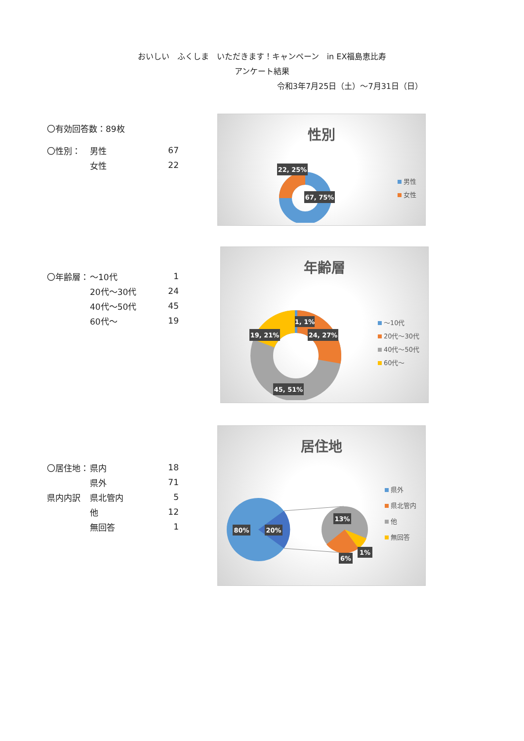おいしい　ふくしま　いただきます！キャンペーン　in EX福島恵比寿
アンケート結果
令和3年7月25日（土）～7月31日（日）
〇有効回答数：89枚
| 〇性別： | 男性 | 67 |
| | 女性 | 22 |
性別
22, 25%
67, 75%
男性
女性
| 〇年齢層： | ～10代 | 1 |
| | 20代～30代 | 24 |
| | 40代～50代 | 45 |
| | 60代～ | 19 |
年齢層
1, 1%
19, 21%
24, 27%
45, 51%
～10代
20代～30代
40代～50代
60代～
| 〇居住地： | 県内 | 18 |
| | 県外 | 71 |
| 県内内訳 | 県北管内 | 5 |
| | 他 | 12 |
| | 無回答 | 1 |
居住地
80%
20%
13%
6%
1%
県外
県北管内
他
無回答